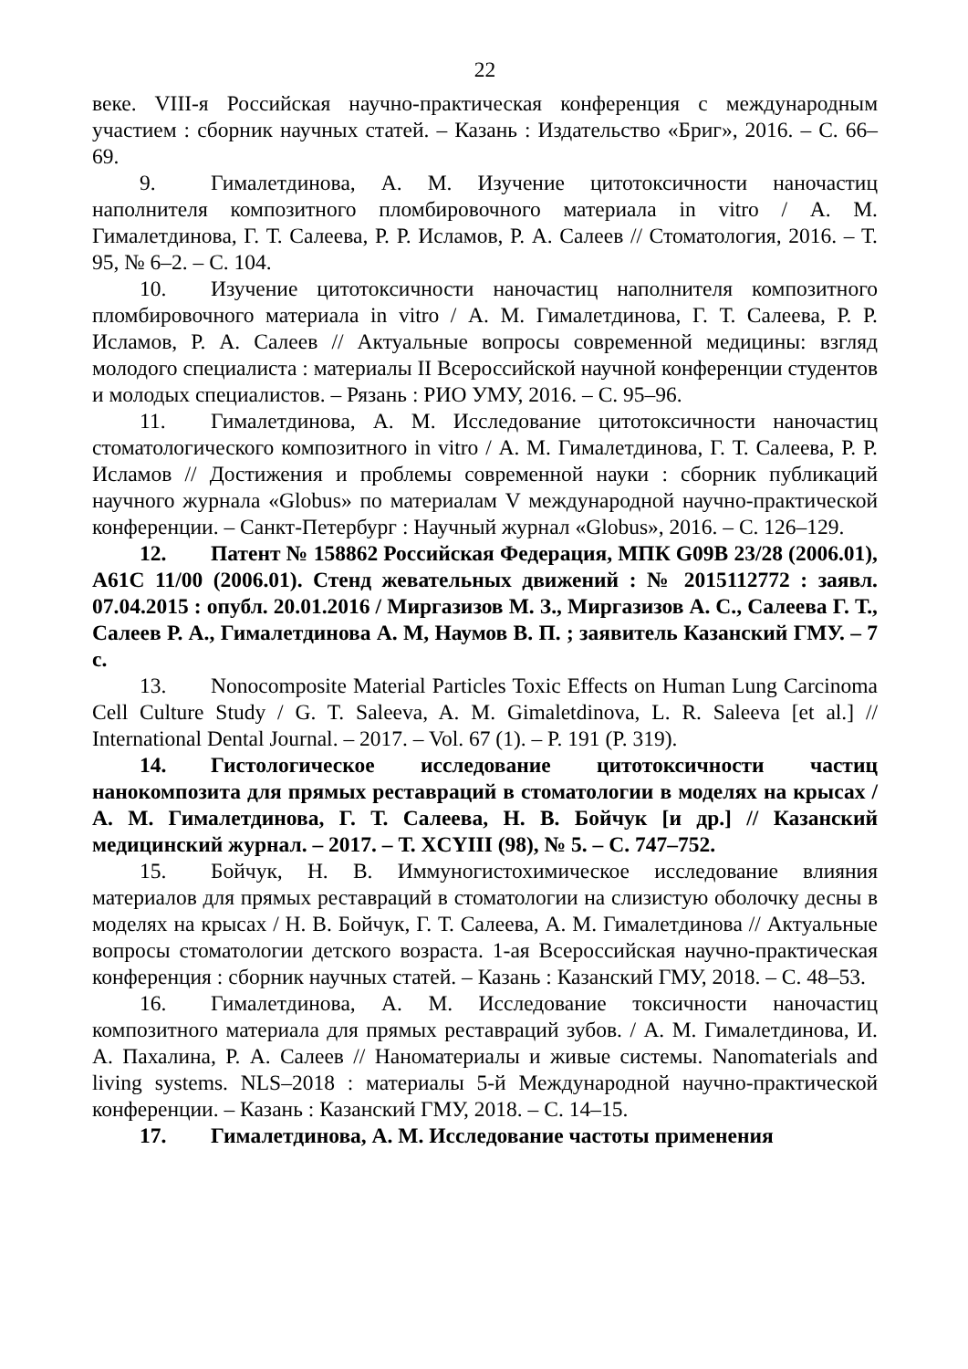22
веке. VIII-я Российская научно-практическая конференция с международным участием : сборник научных статей. – Казань : Издательство «Бриг», 2016. – С. 66–69.
9. Гималетдинова, А. М. Изучение цитотоксичности наночастиц наполнителя композитного пломбировочного материала in vitro / А. М. Гималетдинова, Г. Т. Салеева, Р. Р. Исламов, Р. А. Салеев // Стоматология, 2016. – Т. 95, № 6–2. – С. 104.
10. Изучение цитотоксичности наночастиц наполнителя композитного пломбировочного материала in vitro / А. М. Гималетдинова, Г. Т. Салеева, Р. Р. Исламов, Р. А. Салеев // Актуальные вопросы современной медицины: взгляд молодого специалиста : материалы II Всероссийской научной конференции студентов и молодых специалистов. – Рязань : РИО УМУ, 2016. – С. 95–96.
11. Гималетдинова, А. М. Исследование цитотоксичности наночастиц стоматологического композитного in vitro / А. М. Гималетдинова, Г. Т. Салеева, Р. Р. Исламов // Достижения и проблемы современной науки : сборник публикаций научного журнала «Globus» по материалам V международной научно-практической конференции. – Санкт-Петербург : Научный журнал «Globus», 2016. – С. 126–129.
12. Патент № 158862 Российская Федерация, МПК G09B 23/28 (2006.01), A61C 11/00 (2006.01). Стенд жевательных движений : № 2015112772 : заявл. 07.04.2015 : опубл. 20.01.2016 / Миргазизов М. З., Миргазизов А. С., Салеева Г. Т., Салеев Р. А., Гималетдинова А. М, Наумов В. П. ; заявитель Казанский ГМУ. – 7 с.
13. Nonocomposite Material Particles Toxic Effects on Human Lung Carcinoma Cell Culture Study / G. T. Saleeva, A. M. Gimaletdinova, L. R. Saleeva [et al.] // International Dental Journal. – 2017. – Vol. 67 (1). – P. 191 (P. 319).
14. Гистологическое исследование цитотоксичности частиц нанокомпозита для прямых реставраций в стоматологии в моделях на крысах / А. М. Гималетдинова, Г. Т. Салеева, Н. В. Бойчук [и др.] // Казанский медицинский журнал. – 2017. – Т. XCYIII (98), № 5. – С. 747–752.
15. Бойчук, Н. В. Иммуногистохимическое исследование влияния материалов для прямых реставраций в стоматологии на слизистую оболочку десны в моделях на крысах / Н. В. Бойчук, Г. Т. Салеева, А. М. Гималетдинова // Актуальные вопросы стоматологии детского возраста. 1-ая Всероссийская научно-практическая конференция : сборник научных статей. – Казань : Казанский ГМУ, 2018. – С. 48–53.
16. Гималетдинова, А. М. Исследование токсичности наночастиц композитного материала для прямых реставраций зубов. / А. М. Гималетдинова, И. А. Пахалина, Р. А. Салеев // Наноматериалы и живые системы. Nanomaterials and living systems. NLS–2018 : материалы 5-й Международной научно-практической конференции. – Казань : Казанский ГМУ, 2018. – С. 14–15.
17. Гималетдинова, А. М. Исследование частоты применения